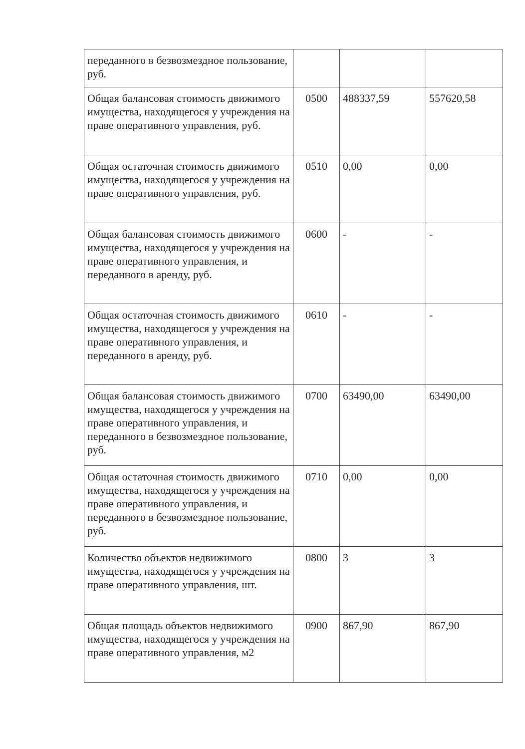| переданного в безвозмездное пользование, руб. | | | |
| Общая балансовая стоимость движимого имущества, находящегося у учреждения на праве оперативного управления, руб. | 0500 | 488337,59 | 557620,58 |
| Общая остаточная стоимость движимого имущества, находящегося у учреждения на праве оперативного управления, руб. | 0510 | 0,00 | 0,00 |
| Общая балансовая стоимость движимого имущества, находящегося у учреждения на праве оперативного управления, и переданного в аренду, руб. | 0600 | - | - |
| Общая остаточная стоимость движимого имущества, находящегося у учреждения на праве оперативного управления, и переданного в аренду, руб. | 0610 | - | - |
| Общая балансовая стоимость движимого имущества, находящегося у учреждения на праве оперативного управления, и переданного в безвозмездное пользование, руб. | 0700 | 63490,00 | 63490,00 |
| Общая остаточная стоимость движимого имущества, находящегося у учреждения на праве оперативного управления, и переданного в безвозмездное пользование, руб. | 0710 | 0,00 | 0,00 |
| Количество объектов недвижимого имущества, находящегося у учреждения на праве оперативного управления, шт. | 0800 | 3 | 3 |
| Общая площадь объектов недвижимого имущества, находящегося у учреждения на праве оперативного управления, м2 | 0900 | 867,90 | 867,90 |